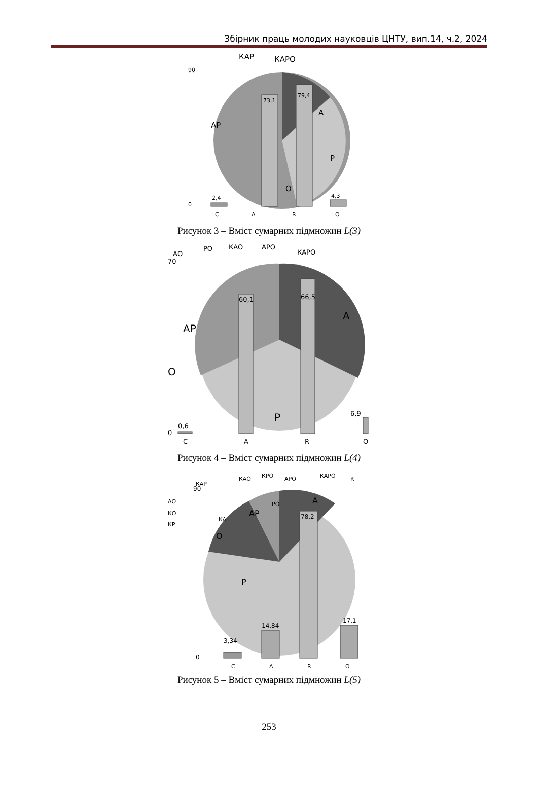Збірник праць молодих науковців ЦНТУ, вип.14, ч.2, 2024
90
0
КАР
КАРО
АР
А
Р
О
73,1
79,4
2,4
4,3
C
A
R
O
Рисунок 3 – Вміст сумарних підмножин L(3)
70
0
АО
РО
КАО
АРО
КАРО
АР
А
О
Р
60,1
66,5
0,6
6,9
C
A
R
O
Рисунок 4 – Вміст сумарних підмножин L(4)
90
0
КАР
АО
КО
КР
КА
КАО
КРО
АРО
КАРО
К
РО
АР
А
О
Р
78,2
14,84
3,34
17,1
C
A
R
O
Рисунок 5 – Вміст сумарних підмножин L(5)
253